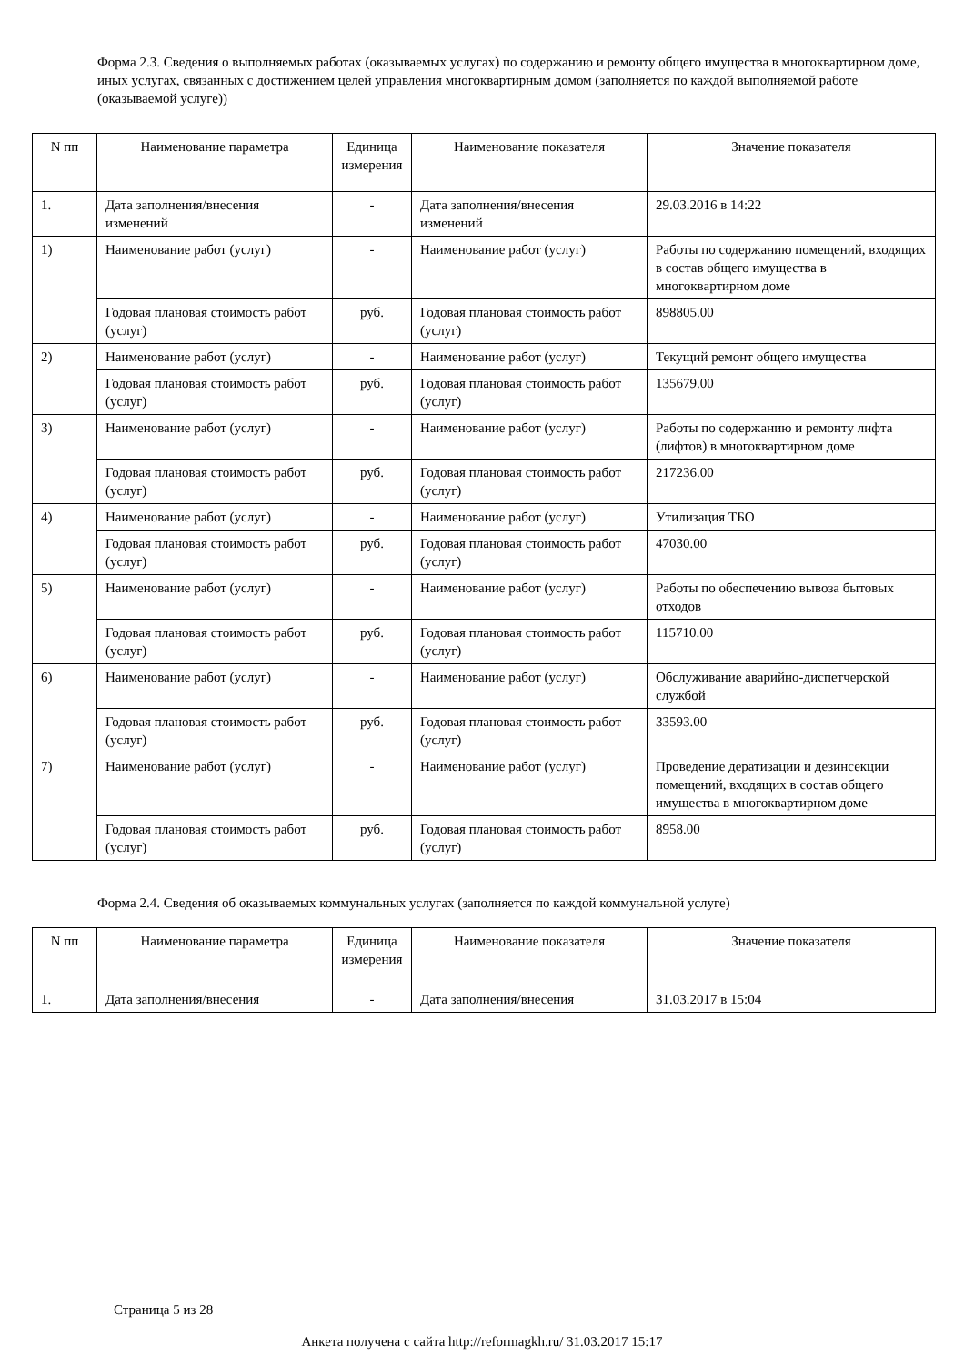Форма 2.3. Сведения о выполняемых работах (оказываемых услугах) по содержанию и ремонту общего имущества в многоквартирном доме, иных услугах, связанных с достижением целей управления многоквартирным домом (заполняется по каждой выполняемой работе (оказываемой услуге))
| N пп | Наименование параметра | Единица измерения | Наименование показателя | Значение показателя |
| --- | --- | --- | --- | --- |
| 1. | Дата заполнения/внесения изменений | - | Дата заполнения/внесения изменений | 29.03.2016 в 14:22 |
| 1) | Наименование работ (услуг) | - | Наименование работ (услуг) | Работы по содержанию помещений, входящих в состав общего имущества в многоквартирном доме |
| | Годовая плановая стоимость работ (услуг) | руб. | Годовая плановая стоимость работ (услуг) | 898805.00 |
| 2) | Наименование работ (услуг) | - | Наименование работ (услуг) | Текущий ремонт общего имущества |
| | Годовая плановая стоимость работ (услуг) | руб. | Годовая плановая стоимость работ (услуг) | 135679.00 |
| 3) | Наименование работ (услуг) | - | Наименование работ (услуг) | Работы по содержанию и ремонту лифта (лифтов) в многоквартирном доме |
| | Годовая плановая стоимость работ (услуг) | руб. | Годовая плановая стоимость работ (услуг) | 217236.00 |
| 4) | Наименование работ (услуг) | - | Наименование работ (услуг) | Утилизация ТБО |
| | Годовая плановая стоимость работ (услуг) | руб. | Годовая плановая стоимость работ (услуг) | 47030.00 |
| 5) | Наименование работ (услуг) | - | Наименование работ (услуг) | Работы по обеспечению вывоза бытовых отходов |
| | Годовая плановая стоимость работ (услуг) | руб. | Годовая плановая стоимость работ (услуг) | 115710.00 |
| 6) | Наименование работ (услуг) | - | Наименование работ (услуг) | Обслуживание аварийно-диспетчерской службой |
| | Годовая плановая стоимость работ (услуг) | руб. | Годовая плановая стоимость работ (услуг) | 33593.00 |
| 7) | Наименование работ (услуг) | - | Наименование работ (услуг) | Проведение дератизации и дезинсекции помещений, входящих в состав общего имущества в многоквартирном доме |
| | Годовая плановая стоимость работ (услуг) | руб. | Годовая плановая стоимость работ (услуг) | 8958.00 |
Форма 2.4. Сведения об оказываемых коммунальных услугах (заполняется по каждой коммунальной услуге)
| N пп | Наименование параметра | Единица измерения | Наименование показателя | Значение показателя |
| --- | --- | --- | --- | --- |
| 1. | Дата заполнения/внесения | - | Дата заполнения/внесения | 31.03.2017 в 15:04 |
Страница 5 из 28
Анкета получена с сайта http://reformagkh.ru/ 31.03.2017 15:17